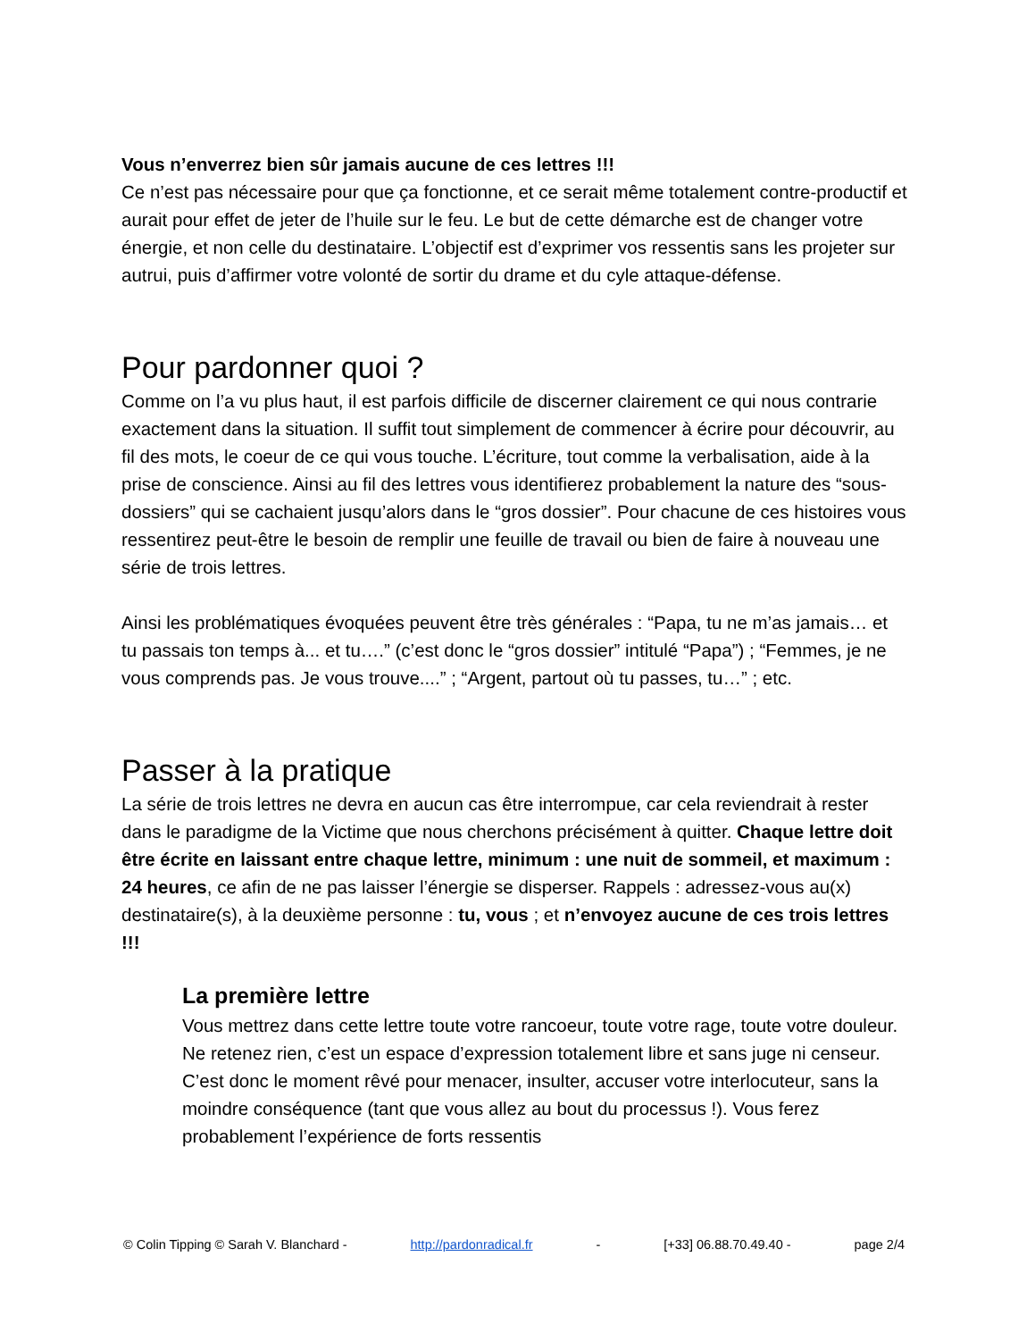Vous n’enverrez bien sûr jamais aucune de ces lettres !!!
Ce n’est pas nécessaire pour que ça fonctionne, et ce serait même totalement contre-productif et aurait pour effet de jeter de l’huile sur le feu. Le but de cette démarche est de changer votre énergie, et non celle du destinataire. L’objectif est d’exprimer vos ressentis sans les projeter sur autrui, puis d’affirmer votre volonté de sortir du drame et du cyle attaque-défense.
Pour pardonner quoi ?
Comme on l’a vu plus haut, il est parfois difficile de discerner clairement ce qui nous contrarie exactement dans la situation. Il suffit tout simplement de commencer à écrire pour découvrir, au fil des mots, le coeur de ce qui vous touche. L’écriture, tout comme la verbalisation, aide à la prise de conscience. Ainsi au fil des lettres vous identifierez probablement la nature des “sous-dossiers” qui se cachaient jusqu’alors dans le “gros dossier”. Pour chacune de ces histoires vous ressentirez peut-être le besoin de remplir une feuille de travail ou bien de faire à nouveau une série de trois lettres.
Ainsi les problématiques évoquées peuvent être très générales : “Papa, tu ne m’as jamais… et tu passais ton temps à... et tu….” (c’est donc le “gros dossier” intitulé “Papa”) ; “Femmes, je ne vous comprends pas. Je vous trouve....” ; “Argent, partout où tu passes, tu…” ; etc.
Passer à la pratique
La série de trois lettres ne devra en aucun cas être interrompue, car cela reviendrait à rester dans le paradigme de la Victime que nous cherchons précisément à quitter. Chaque lettre doit être écrite en laissant entre chaque lettre, minimum : une nuit de sommeil, et maximum : 24 heures, ce afin de ne pas laisser l’énergie se disperser. Rappels : adressez-vous au(x) destinataire(s), à la deuxième personne : tu, vous ; et n’envoyez aucune de ces trois lettres !!!
La première lettre
Vous mettrez dans cette lettre toute votre rancoeur, toute votre rage, toute votre douleur. Ne retenez rien, c’est un espace d’expression totalement libre et sans juge ni censeur. C’est donc le moment rêvé pour menacer, insulter, accuser votre interlocuteur, sans la moindre conséquence (tant que vous allez au bout du processus !). Vous ferez probablement l’expérience de forts ressentis
© Colin Tipping © Sarah V. Blanchard - http://pardonradical.fr - [+33] 06.88.70.49.40 - page 2/4